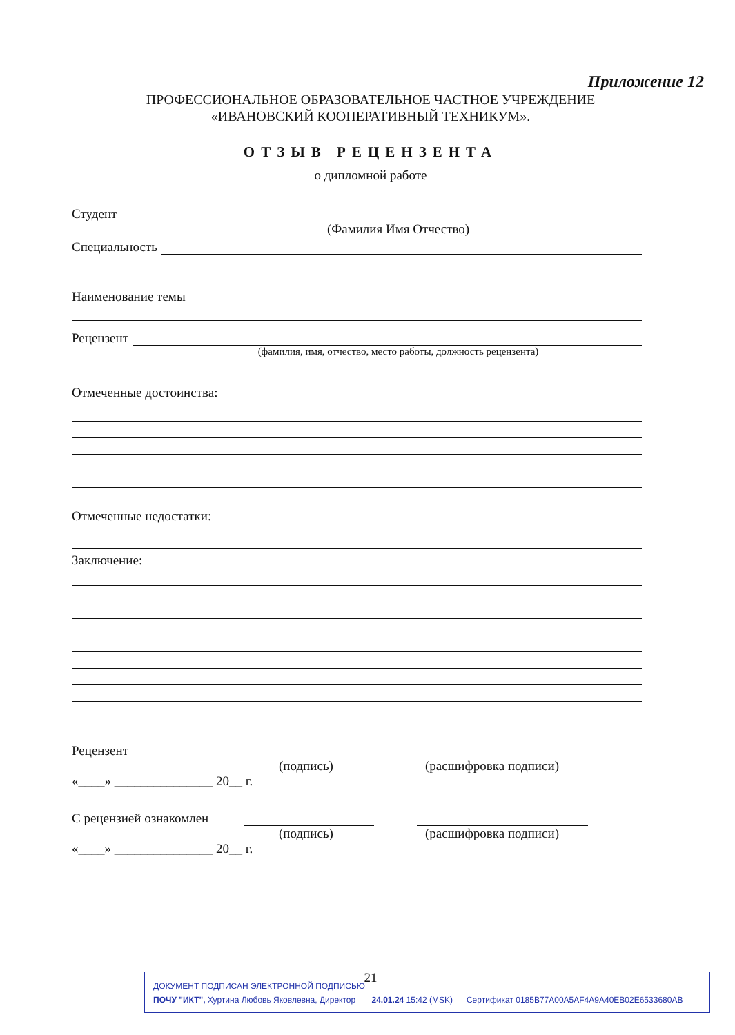Приложение 12
ПРОФЕССИОНАЛЬНОЕ ОБРАЗОВАТЕЛЬНОЕ ЧАСТНОЕ УЧРЕЖДЕНИЕ
«ИВАНОВСКИЙ КООПЕРАТИВНЫЙ ТЕХНИКУМ».
ОТЗЫВ РЕЦЕНЗЕНТА
о дипломной работе
Студент
(Фамилия Имя Отчество)
Специальность
Наименование темы
Рецензент
(фамилия, имя, отчество, место работы, должность рецензента)
Отмеченные достоинства:
Отмеченные недостатки:
Заключение:
Рецензент
(подпись) (расшифровка подписи)
«____» _______________ 20__ г.
С рецензией ознакомлен
(подпись) (расшифровка подписи)
«____» _______________ 20__ г.
21
ДОКУМЕНТ ПОДПИСАН ЭЛЕКТРОННОЙ ПОДПИСЬЮ
ПОЧУ "ИКТ", Хуртина Любовь Яковлевна, Директор 24.01.24 15:42 (MSK) Сертификат 0185B77A00A5AF4A9A40EB02E6533680AB